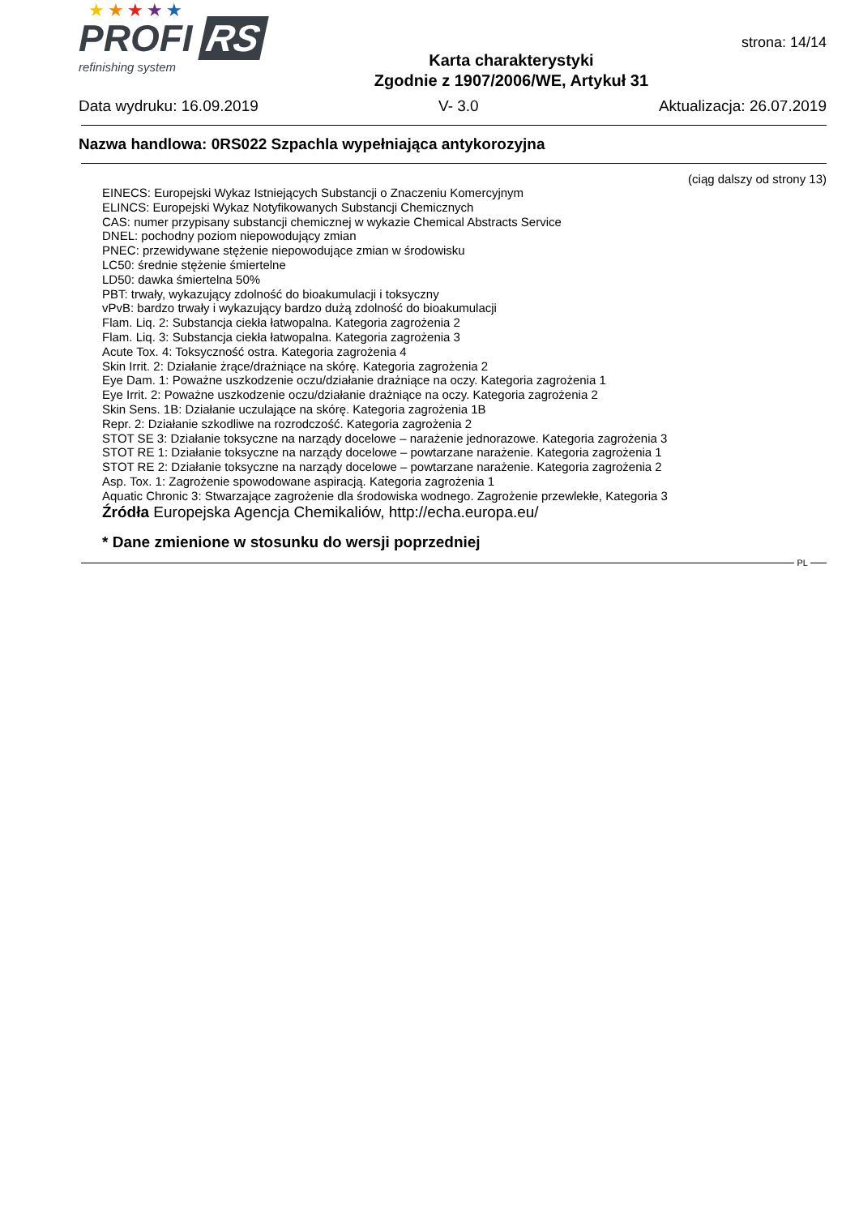★★★★★
PROFI RS
refinishing system
Karta charakterystyki
Zgodnie z 1907/2006/WE, Artykuł 31
strona: 14/14
Data wydruku: 16.09.2019 V- 3.0 Aktualizacja: 26.07.2019
Nazwa handlowa: 0RS022 Szpachla wypełniająca antykorozyjna
(ciąg dalszy od strony 13)
EINECS: Europejski Wykaz Istniejących Substancji o Znaczeniu Komercyjnym
ELINCS: Europejski Wykaz Notyfikowanych Substancji Chemicznych
CAS: numer przypisany substancji chemicznej w wykazie Chemical Abstracts Service
DNEL: pochodny poziom niepowodujący zmian
PNEC: przewidywane stężenie niepowodujące zmian w środowisku
LC50: średnie stężenie śmiertelne
LD50: dawka śmiertelna 50%
PBT: trwały, wykazujący zdolność do bioakumulacji i toksyczny
vPvB: bardzo trwały i wykazujący bardzo dużą zdolność do bioakumulacji
Flam. Liq. 2: Substancja ciekła łatwopalna. Kategoria zagrożenia 2
Flam. Liq. 3: Substancja ciekła łatwopalna. Kategoria zagrożenia 3
Acute Tox. 4: Toksyczność ostra. Kategoria zagrożenia 4
Skin Irrit. 2: Działanie żrące/drażniące na skórę. Kategoria zagrożenia 2
Eye Dam. 1: Poważne uszkodzenie oczu/działanie drażniące na oczy. Kategoria zagrożenia 1
Eye Irrit. 2: Poważne uszkodzenie oczu/działanie drażniące na oczy. Kategoria zagrożenia 2
Skin Sens. 1B: Działanie uczulające na skórę. Kategoria zagrożenia 1B
Repr. 2: Działanie szkodliwe na rozrodczość. Kategoria zagrożenia 2
STOT SE 3: Działanie toksyczne na narządy docelowe – narażenie jednorazowe. Kategoria zagrożenia 3
STOT RE 1: Działanie toksyczne na narządy docelowe – powtarzane narażenie. Kategoria zagrożenia 1
STOT RE 2: Działanie toksyczne na narządy docelowe – powtarzane narażenie. Kategoria zagrożenia 2
Asp. Tox. 1: Zagrożenie spowodowane aspiracją. Kategoria zagrożenia 1
Aquatic Chronic 3: Stwarzające zagrożenie dla środowiska wodnego. Zagrożenie przewlekłe, Kategoria 3
Źródła Europejska Agencja Chemikaliów, http://echa.europa.eu/
* Dane zmienione w stosunku do wersji poprzedniej
PL